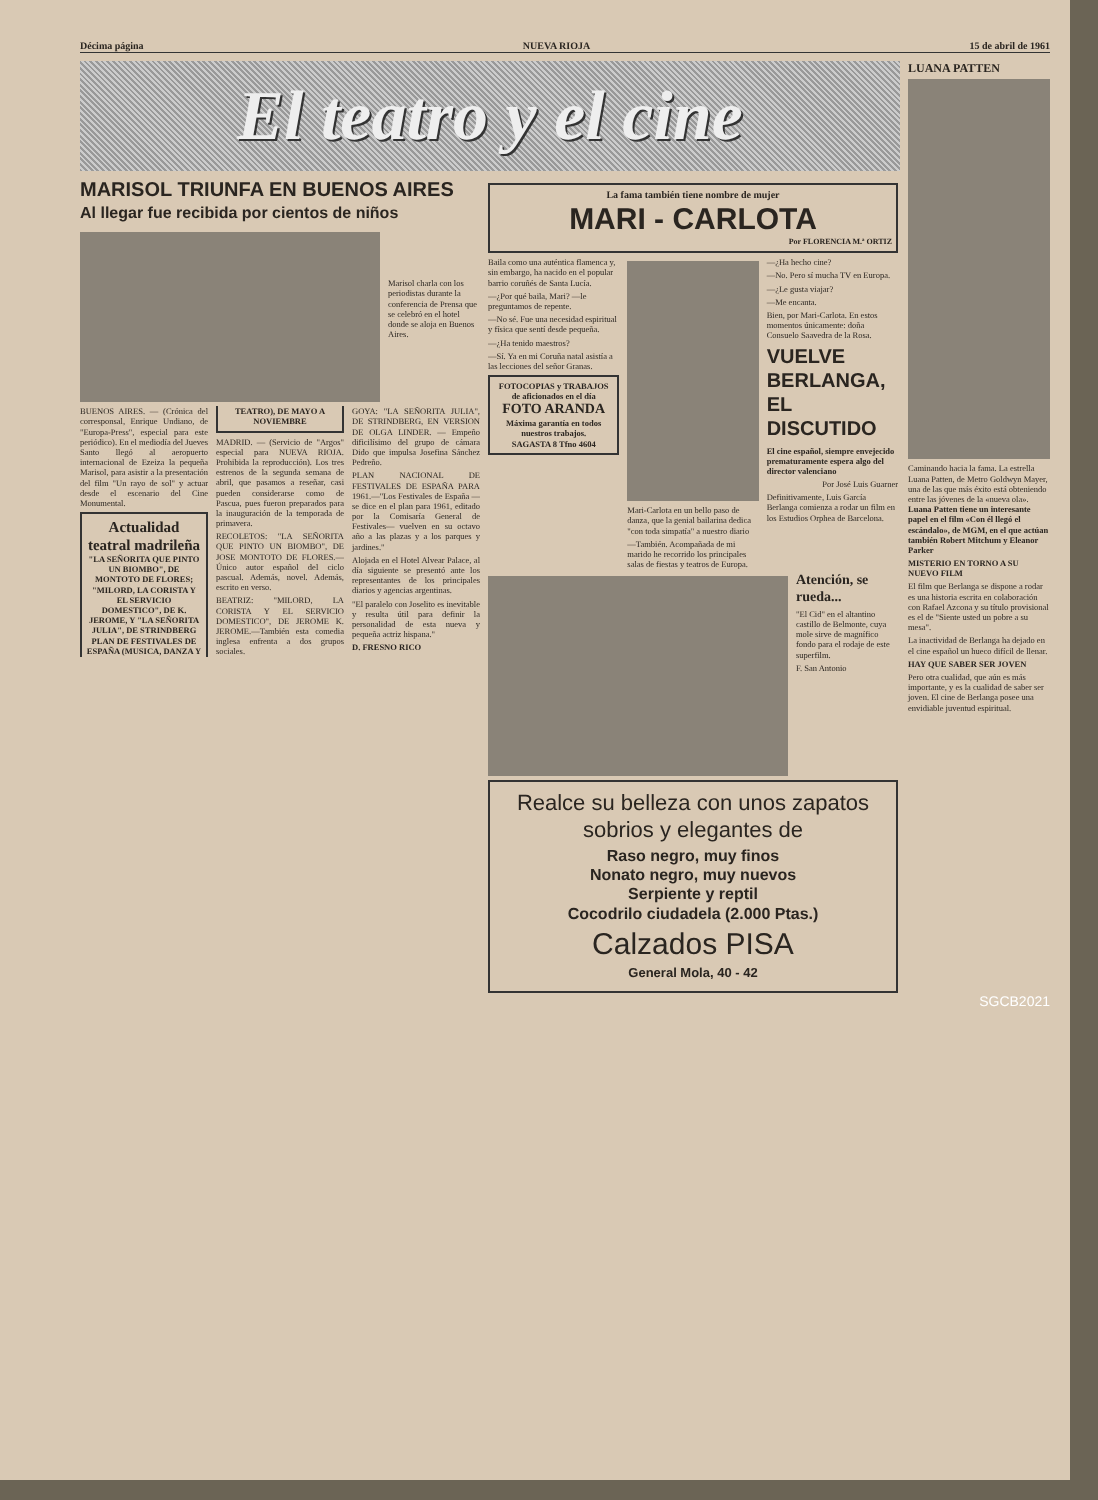Décima página NUEVA RIOJA 15 de abril de 1961
El teatro y el cine
MARISOL TRIUNFA EN BUENOS AIRES
Al llegar fue recibida por cientos de niños
Marisol charla con los periodistas durante la conferencia de Prensa que se celebró en el hotel donde se aloja en Buenos Aires.
BUENOS AIRES. — (Crónica del corresponsal, Enrique Undiano, de "Europa-Press", especial para este periódico). En el mediodía del Jueves Santo llegó al aeropuerto internacional de Ezeiza la pequeña Marisol, para asistir a la presentación del film "Un rayo de sol" y actuar desde el escenario del Cine Monumental.
Actualidad teatral madrileña
"LA SEÑORITA QUE PINTO UN BIOMBO", DE MONTOTO DE FLORES; "MILORD, LA CORISTA Y EL SERVICIO DOMESTICO", DE K. JEROME, Y "LA SEÑORITA JULIA", DE STRINDBERG
PLAN DE FESTIVALES DE ESPAÑA (MUSICA, DANZA Y TEATRO), DE MAYO A NOVIEMBRE
MADRID. — (Servicio de "Argos" especial para NUEVA RIOJA. Prohibida la reproducción). Los tres estrenos de la segunda semana de abril, que pasamos a reseñar, casi pueden considerarse como de Pascua, pues fueron preparados para la inauguración de la temporada de primavera.
RECOLETOS: "LA SEÑORITA QUE PINTO UN BIOMBO", DE JOSE MONTOTO DE FLORES.—Único autor español del ciclo pascual. Además, novel. Además, escrito en verso.
BEATRIZ: "MILORD, LA CORISTA Y EL SERVICIO DOMESTICO", DE JEROME K. JEROME.—También esta comedia inglesa enfrenta a dos grupos sociales.
GOYA: "LA SEÑORITA JULIA", DE STRINDBERG, EN VERSION DE OLGA LINDER. — Empeño dificilísimo del grupo de cámara Dido que impulsa Josefina Sánchez Pedreño.
PLAN NACIONAL DE FESTIVALES DE ESPAÑA PARA 1961.—"Los Festivales de España —se dice en el plan para 1961, editado por la Comisaría General de Festivales— vuelven en su octavo año a las plazas y a los parques y jardines."
Alojada en el Hotel Alvear Palace, al día siguiente se presentó ante los representantes de los principales diarios y agencias argentinas.
"El paralelo con Joselito es inevitable y resulta útil para definir la personalidad de esta nueva y pequeña actriz hispana."
D. FRESNO RICO
La fama también tiene nombre de mujer
MARI - CARLOTA
Por FLORENCIA M.ª ORTIZ
Baila como una auténtica flamenca y, sin embargo, ha nacido en el popular barrio coruñés de Santa Lucía.
—¿Por qué baila, Mari? —le preguntamos de repente.
—No sé. Fue una necesidad espiritual y física que sentí desde pequeña.
—¿Ha tenido maestros?
—Sí. Ya en mi Coruña natal asistía a las lecciones del señor Granas.
FOTOCOPIAS y TRABAJOS de aficionados en el día
FOTO ARANDA
Máxima garantía en todos nuestros trabajos.
SAGASTA 8 Tfno 4604
Mari-Carlota en un bello paso de danza, que la genial bailarina dedica "con toda simpatía" a nuestro diario
—También. Acompañada de mi marido he recorrido los principales salas de fiestas y teatros de Europa.
—¿Ha hecho cine?
—No. Pero sí mucha TV en Europa.
—¿Le gusta viajar?
—Me encanta.
Bien, por Mari-Carlota. En estos momentos únicamente: doña Consuelo Saavedra de la Rosa.
VUELVE BERLANGA, EL DISCUTIDO
El cine español, siempre envejecido prematuramente espera algo del director valenciano
Por José Luis Guarner
Definitivamente, Luis García Berlanga comienza a rodar un film en los Estudios Orphea de Barcelona.
Atención, se rueda...
"El Cid" en el altantino castillo de Belmonte, cuya mole sirve de magnífico fondo para el rodaje de este superfilm.
F. San Antonio
Realce su belleza con unos zapatos sobrios y elegantes de
Raso negro, muy finos
Nonato negro, muy nuevos
Serpiente y reptil
Cocodrilo ciudadela (2.000 Ptas.)
Calzados PISA
General Mola, 40 - 42
LUANA PATTEN
Caminando hacia la fama. La estrella Luana Patten, de Metro Goldwyn Mayer, una de las que más éxito está obteniendo entre las jóvenes de la «nueva ola». Luana Patten tiene un interesante papel en el film «Con él llegó el escándalo», de MGM, en el que actúan también Robert Mitchum y Eleanor Parker
MISTERIO EN TORNO A SU NUEVO FILM
El film que Berlanga se dispone a rodar es una historia escrita en colaboración con Rafael Azcona y su título provisional es el de "Siente usted un pobre a su mesa".
La inactividad de Berlanga ha dejado en el cine español un hueco difícil de llenar.
HAY QUE SABER SER JOVEN
Pero otra cualidad, que aún es más importante, y es la cualidad de saber ser joven. El cine de Berlanga posee una envidiable juventud espiritual.
SGCB2021